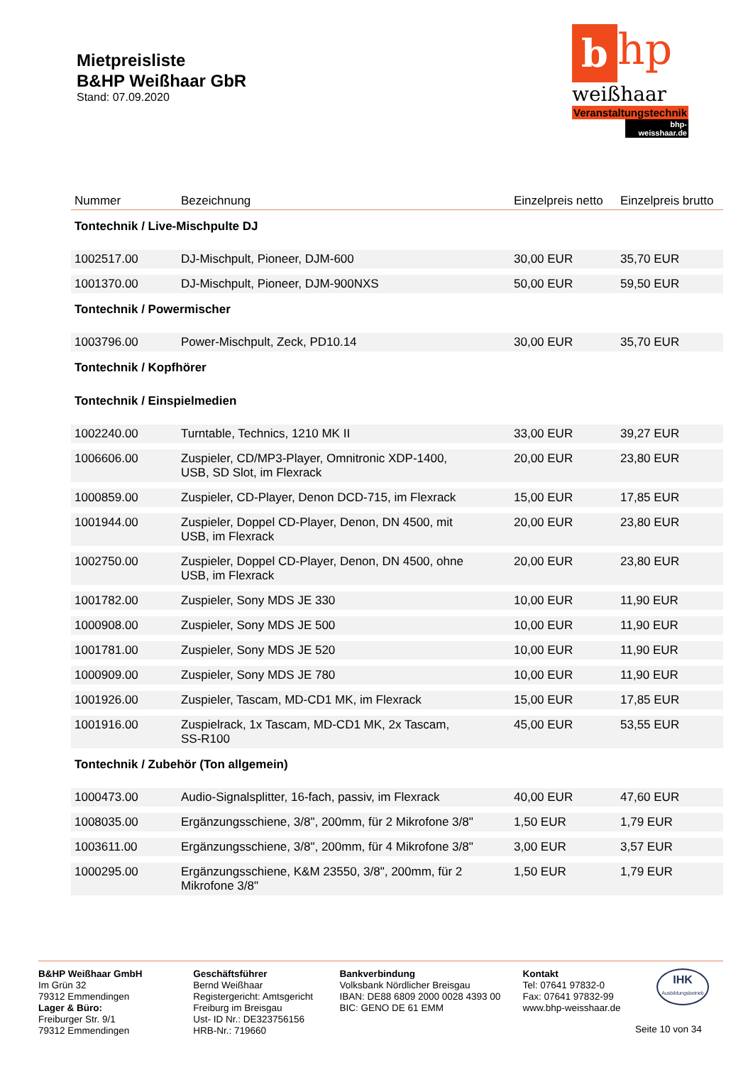Mietpreisliste
B&HP Weißhaar GbR
Stand: 07.09.2020
b hp
weißhaar
Veranstaltungstechnik
bhp-weisshaar.de
| Nummer | Bezeichnung | Einzelpreis netto | Einzelpreis brutto |
| --- | --- | --- | --- |
| Tontechnik / Live-Mischpulte DJ | | | |
| 1002517.00 | DJ-Mischpult, Pioneer, DJM-600 | 30,00 EUR | 35,70 EUR |
| 1001370.00 | DJ-Mischpult, Pioneer, DJM-900NXS | 50,00 EUR | 59,50 EUR |
| Tontechnik / Powermischer | | | |
| 1003796.00 | Power-Mischpult, Zeck, PD10.14 | 30,00 EUR | 35,70 EUR |
| Tontechnik / Kopfhörer | | | |
| Tontechnik / Einspielmedien | | | |
| 1002240.00 | Turntable, Technics, 1210 MK II | 33,00 EUR | 39,27 EUR |
| 1006606.00 | Zuspieler, CD/MP3-Player, Omnitronic XDP-1400, USB, SD Slot, im Flexrack | 20,00 EUR | 23,80 EUR |
| 1000859.00 | Zuspieler, CD-Player, Denon DCD-715, im Flexrack | 15,00 EUR | 17,85 EUR |
| 1001944.00 | Zuspieler, Doppel CD-Player, Denon, DN 4500, mit USB, im Flexrack | 20,00 EUR | 23,80 EUR |
| 1002750.00 | Zuspieler, Doppel CD-Player, Denon, DN 4500, ohne USB, im Flexrack | 20,00 EUR | 23,80 EUR |
| 1001782.00 | Zuspieler, Sony MDS JE 330 | 10,00 EUR | 11,90 EUR |
| 1000908.00 | Zuspieler, Sony MDS JE 500 | 10,00 EUR | 11,90 EUR |
| 1001781.00 | Zuspieler, Sony MDS JE 520 | 10,00 EUR | 11,90 EUR |
| 1000909.00 | Zuspieler, Sony MDS JE 780 | 10,00 EUR | 11,90 EUR |
| 1001926.00 | Zuspieler, Tascam, MD-CD1 MK, im Flexrack | 15,00 EUR | 17,85 EUR |
| 1001916.00 | Zuspielrack, 1x Tascam, MD-CD1 MK, 2x Tascam, SS-R100 | 45,00 EUR | 53,55 EUR |
| Tontechnik / Zubehör (Ton allgemein) | | | |
| 1000473.00 | Audio-Signalsplitter, 16-fach, passiv, im Flexrack | 40,00 EUR | 47,60 EUR |
| 1008035.00 | Ergänzungsschiene, 3/8", 200mm, für 2 Mikrofone 3/8" | 1,50 EUR | 1,79 EUR |
| 1003611.00 | Ergänzungsschiene, 3/8", 200mm, für 4 Mikrofone 3/8" | 3,00 EUR | 3,57 EUR |
| 1000295.00 | Ergänzungsschiene, K&M 23550, 3/8", 200mm, für 2 Mikrofone 3/8" | 1,50 EUR | 1,79 EUR |
B&HP Weißhaar GmbH
Im Grün 32
79312 Emmendingen
Lager & Büro:
Freiburger Str. 9/1
79312 Emmendingen
Geschäftsführer
Bernd Weißhaar
Registergericht: Amtsgericht
Freiburg im Breisgau
Ust- ID Nr.: DE323756156
HRB-Nr.: 719660
Bankverbindung
Volksbank Nördlicher Breisgau
IBAN: DE88 6809 2000 0028 4393 00
BIC: GENO DE 61 EMM
Kontakt
Tel: 07641 97832-0
Fax: 07641 97832-99
www.bhp-weisshaar.de
IHK
Ausbildungsbetrieb
Seite 10 von 34